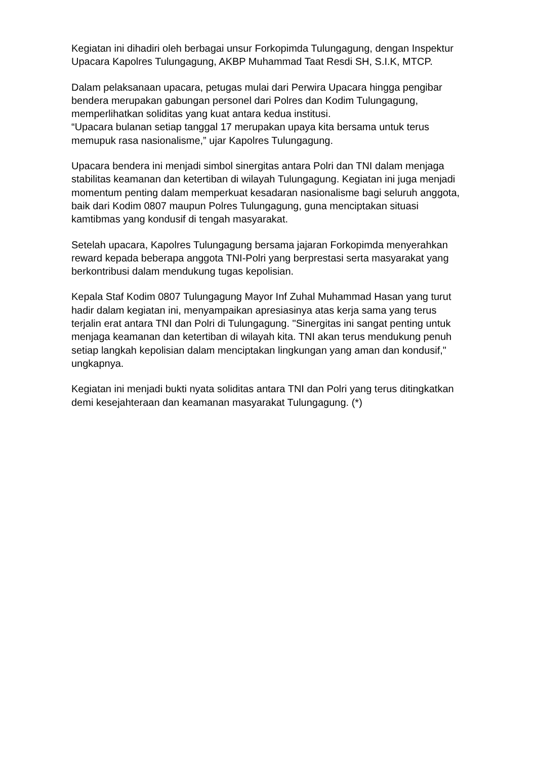Kegiatan ini dihadiri oleh berbagai unsur Forkopimda Tulungagung, dengan Inspektur Upacara Kapolres Tulungagung, AKBP Muhammad Taat Resdi SH, S.I.K, MTCP.
Dalam pelaksanaan upacara, petugas mulai dari Perwira Upacara hingga pengibar bendera merupakan gabungan personel dari Polres dan Kodim Tulungagung, memperlihatkan soliditas yang kuat antara kedua institusi.
“Upacara bulanan setiap tanggal 17 merupakan upaya kita bersama untuk terus memupuk rasa nasionalisme,” ujar Kapolres Tulungagung.
Upacara bendera ini menjadi simbol sinergitas antara Polri dan TNI dalam menjaga stabilitas keamanan dan ketertiban di wilayah Tulungagung. Kegiatan ini juga menjadi momentum penting dalam memperkuat kesadaran nasionalisme bagi seluruh anggota, baik dari Kodim 0807 maupun Polres Tulungagung, guna menciptakan situasi kamtibmas yang kondusif di tengah masyarakat.
Setelah upacara, Kapolres Tulungagung bersama jajaran Forkopimda menyerahkan reward kepada beberapa anggota TNI-Polri yang berprestasi serta masyarakat yang berkontribusi dalam mendukung tugas kepolisian.
Kepala Staf Kodim 0807 Tulungagung Mayor Inf Zuhal Muhammad Hasan yang turut hadir dalam kegiatan ini, menyampaikan apresiasinya atas kerja sama yang terus terjalin erat antara TNI dan Polri di Tulungagung. "Sinergitas ini sangat penting untuk menjaga keamanan dan ketertiban di wilayah kita. TNI akan terus mendukung penuh setiap langkah kepolisian dalam menciptakan lingkungan yang aman dan kondusif," ungkapnya.
Kegiatan ini menjadi bukti nyata soliditas antara TNI dan Polri yang terus ditingkatkan demi kesejahteraan dan keamanan masyarakat Tulungagung. (*)